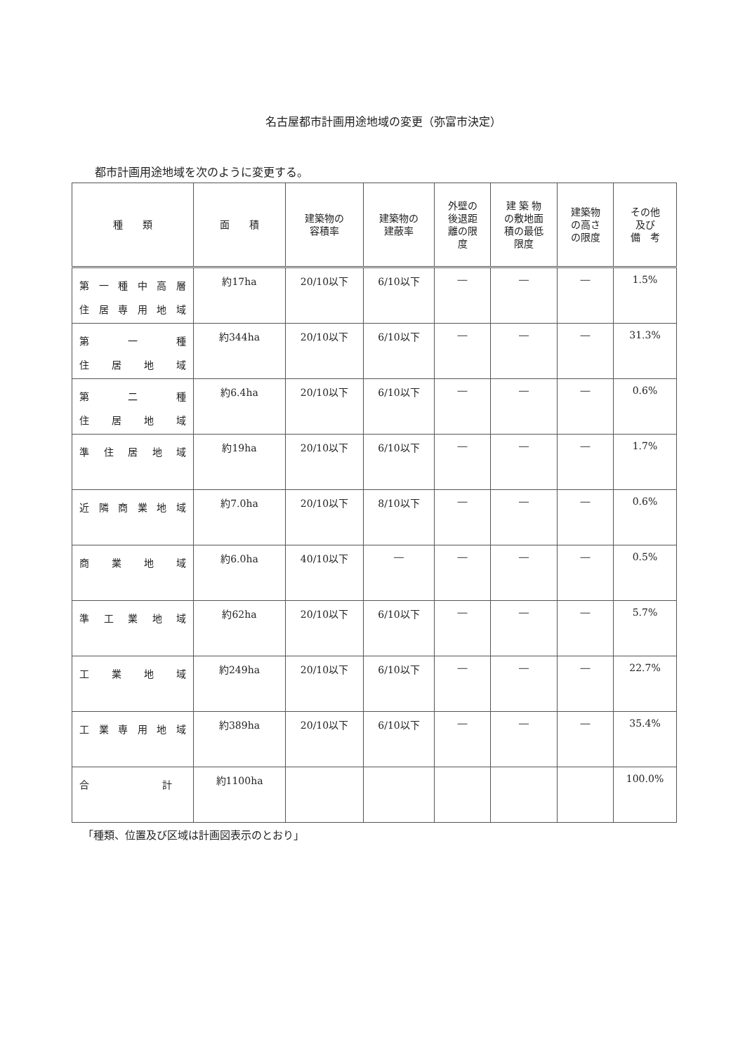名古屋都市計画用途地域の変更（弥富市決定）
都市計画用途地域を次のように変更する。
| 種 類 | 面 積 | 建築物の 容積率 | 建築物の 建蔽率 | 外壁の 後退距 離の限 度 | 建 築 物 の敷地面 積の最低 限度 | 建築物 の高さ の限度 | その他 及び 備 考 |
| --- | --- | --- | --- | --- | --- | --- | --- |
| 第一種中高層 住居専用地域 | 約17ha | 20/10以下 | 6/10以下 | ― | ― | ― | 1.5% |
| 第 一 種 住 居 地 域 | 約344ha | 20/10以下 | 6/10以下 | ― | ― | ― | 31.3% |
| 第 二 種 住 居 地 域 | 約6.4ha | 20/10以下 | 6/10以下 | ― | ― | ― | 0.6% |
| 準住居地域 | 約19ha | 20/10以下 | 6/10以下 | ― | ― | ― | 1.7% |
| 近隣商業地域 | 約7.0ha | 20/10以下 | 8/10以下 | ― | ― | ― | 0.6% |
| 商 業 地 域 | 約6.0ha | 40/10以下 | ― | ― | ― | ― | 0.5% |
| 準工業地域 | 約62ha | 20/10以下 | 6/10以下 | ― | ― | ― | 5.7% |
| 工 業 地 域 | 約249ha | 20/10以下 | 6/10以下 | ― | ― | ― | 22.7% |
| 工業専用地域 | 約389ha | 20/10以下 | 6/10以下 | ― | ― | ― | 35.4% |
| 合 計 | 約1100ha | | | | | | 100.0% |
「種類、位置及び区域は計画図表示のとおり」